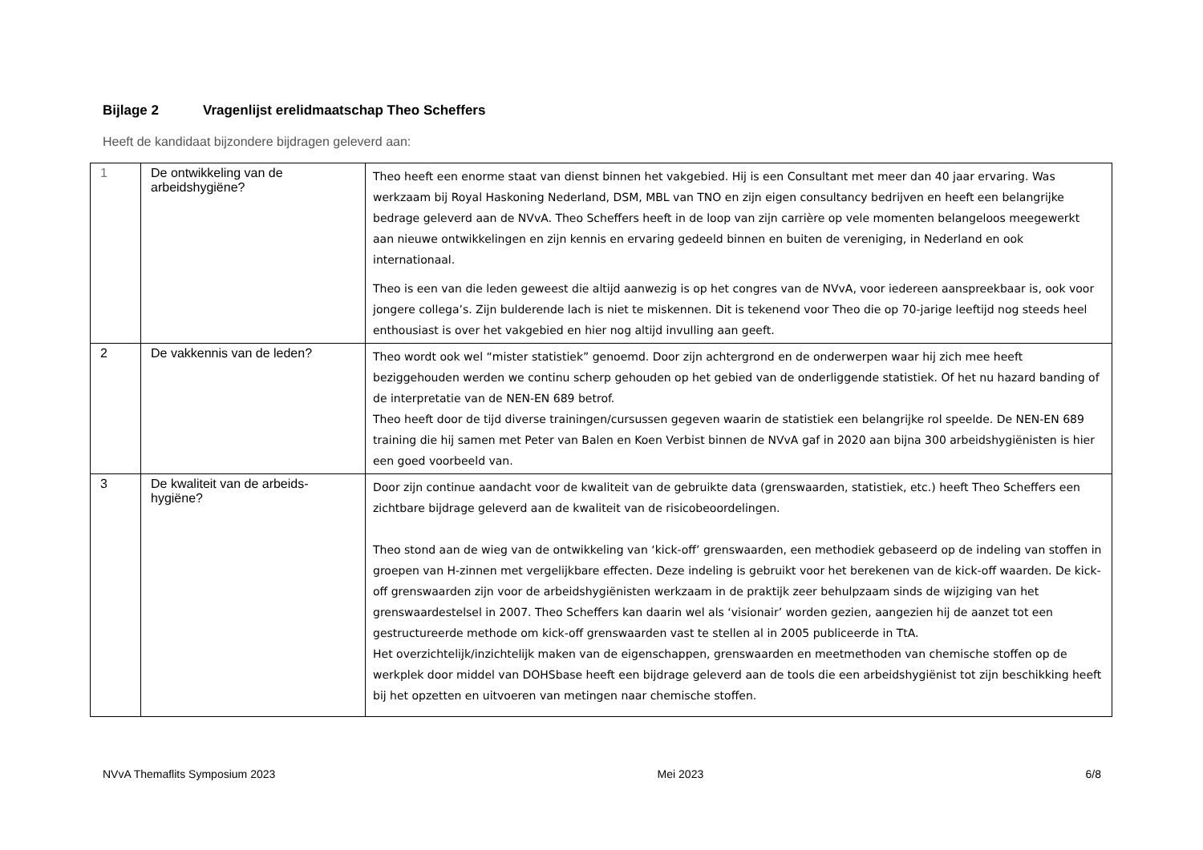Bijlage 2 Vragenlijst erelidmaatschap Theo Scheffers
Heeft de kandidaat bijzondere bijdragen geleverd aan:
| 1 | De ontwikkeling van de arbeidshygiëne? | Theo heeft een enorme staat van dienst binnen het vakgebied. Hij is een Consultant met meer dan 40 jaar ervaring. Was werkzaam bij Royal Haskoning Nederland, DSM, MBL van TNO en zijn eigen consultancy bedrijven en heeft een belangrijke bedrage geleverd aan de NVvA. Theo Scheffers heeft in de loop van zijn carrière op vele momenten belangeloos meegewerkt aan nieuwe ontwikkelingen en zijn kennis en ervaring gedeeld binnen en buiten de vereniging, in Nederland en ook internationaal. Theo is een van die leden geweest die altijd aanwezig is op het congres van de NVvA, voor iedereen aanspreekbaar is, ook voor jongere collega’s. Zijn bulderende lach is niet te miskennen. Dit is tekenend voor Theo die op 70-jarige leeftijd nog steeds heel enthousiast is over het vakgebied en hier nog altijd invulling aan geeft. |
| 2 | De vakkennis van de leden? | Theo wordt ook wel “mister statistiek” genoemd. Door zijn achtergrond en de onderwerpen waar hij zich mee heeft beziggehouden werden we continu scherp gehouden op het gebied van de onderliggende statistiek. Of het nu hazard banding of de interpretatie van de NEN-EN 689 betrof. Theo heeft door de tijd diverse trainingen/cursussen gegeven waarin de statistiek een belangrijke rol speelde. De NEN-EN 689 training die hij samen met Peter van Balen en Koen Verbist binnen de NVvA gaf in 2020 aan bijna 300 arbeidshygiënisten is hier een goed voorbeeld van. |
| 3 | De kwaliteit van de arbeids-hygiëne? | Door zijn continue aandacht voor de kwaliteit van de gebruikte data (grenswaarden, statistiek, etc.) heeft Theo Scheffers een zichtbare bijdrage geleverd aan de kwaliteit van de risicobeoordelingen. Theo stond aan de wieg van de ontwikkeling van ‘kick-off’ grenswaarden, een methodiek gebaseerd op de indeling van stoffen in groepen van H-zinnen met vergelijkbare effecten. Deze indeling is gebruikt voor het berekenen van de kick-off waarden. De kick-off grenswaarden zijn voor de arbeidshygiënisten werkzaam in de praktijk zeer behulpzaam sinds de wijziging van het grenswaardestelsel in 2007. Theo Scheffers kan daarin wel als ‘visionair’ worden gezien, aangezien hij de aanzet tot een gestructureerde methode om kick-off grenswaarden vast te stellen al in 2005 publiceerde in TtA. Het overzichtelijk/inzichtelijk maken van de eigenschappen, grenswaarden en meetmethoden van chemische stoffen op de werkplek door middel van DOHSbase heeft een bijdrage geleverd aan de tools die een arbeidshygiënist tot zijn beschikking heeft bij het opzetten en uitvoeren van metingen naar chemische stoffen. |
NVvA Themaflits Symposium 2023 Mei 2023 6/8